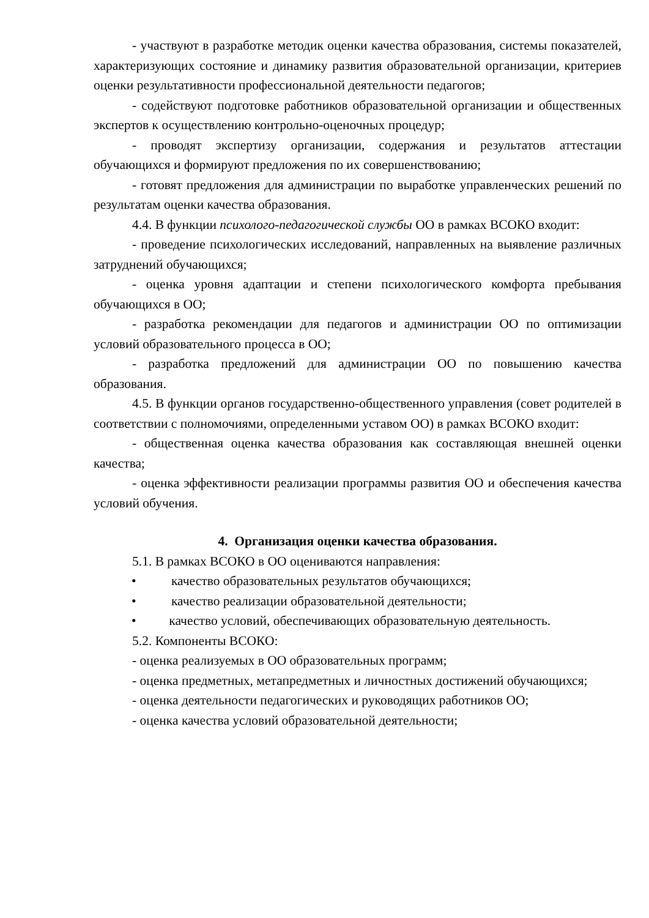- участвуют в разработке методик оценки качества образования, системы показателей, характеризующих состояние и динамику развития образовательной организации, критериев оценки результативности профессиональной деятельности педагогов;
- содействуют подготовке работников образовательной организации и общественных экспертов к осуществлению контрольно-оценочных процедур;
- проводят экспертизу организации, содержания и результатов аттестации обучающихся и формируют предложения по их совершенствованию;
- готовят предложения для администрации по выработке управленческих решений по результатам оценки качества образования.
4.4. В функции психолого-педагогической службы ОО в рамках ВСОКО входит:
- проведение психологических исследований, направленных на выявление различных затруднений обучающихся;
- оценка уровня адаптации и степени психологического комфорта пребывания обучающихся в ОО;
- разработка рекомендации для педагогов и администрации ОО по оптимизации условий образовательного процесса в ОО;
- разработка предложений для администрации ОО по повышению качества образования.
4.5. В функции органов государственно-общественного управления (совет родителей в соответствии с полномочиями, определенными уставом ОО) в рамках ВСОКО входит:
- общественная оценка качества образования как составляющая внешней оценки качества;
- оценка эффективности реализации программы развития ОО и обеспечения качества условий обучения.
4. Организация оценки качества образования.
5.1. В рамках ВСОКО в ОО оцениваются направления:
• качество образовательных результатов обучающихся;
• качество реализации образовательной деятельности;
• качество условий, обеспечивающих образовательную деятельность.
5.2. Компоненты ВСОКО:
- оценка реализуемых в ОО образовательных программ;
- оценка предметных, метапредметных и личностных достижений обучающихся;
- оценка деятельности педагогических и руководящих работников ОО;
- оценка качества условий образовательной деятельности;